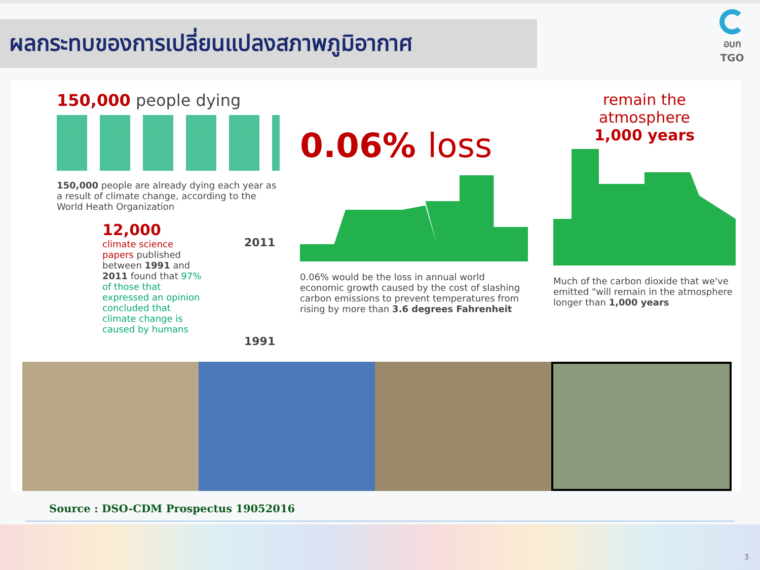ผลกระทบของการเปลี่ยนแปลงสภาพภูมิอากาศ
อบก
TGO
150,000 people dying
150,000 people are already dying each year as a result of climate change, according to the World Heath Organization
12,000
climate science papers published between 1991 and 2011 found that 97% of those that expressed an opinion concluded that climate change is caused by humans
2011
1991
0.06% loss
0.06% would be the loss in annual world economic growth caused by the cost of slashing carbon emissions to prevent temperatures from rising by more than 3.6 degrees Fahrenheit
remain the
atmosphere
1,000 years
Much of the carbon dioxide that we've emitted "will remain in the atmosphere longer than 1,000 years
Source : DSO-CDM Prospectus 19052016
3